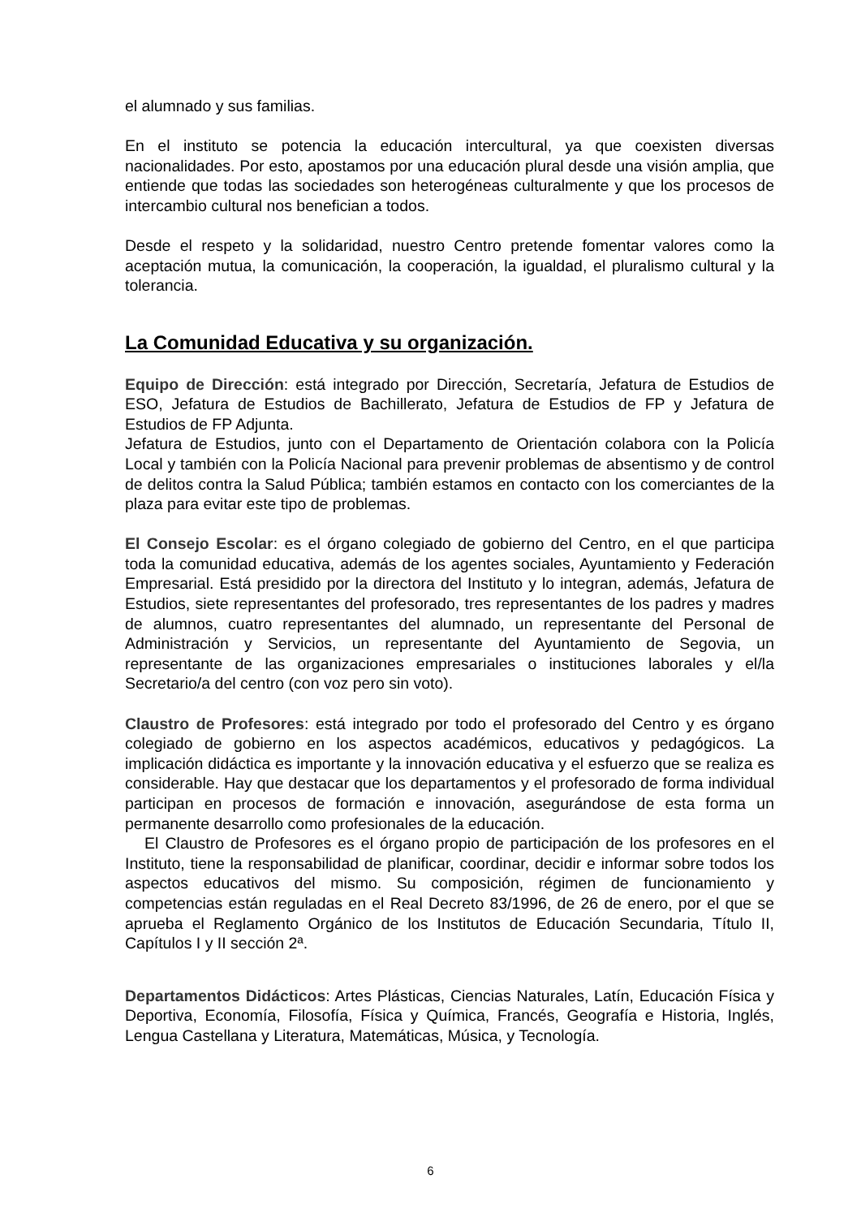el alumnado y sus familias.
En el instituto se potencia la educación intercultural, ya que coexisten diversas nacionalidades. Por esto, apostamos por una educación plural desde una visión amplia, que entiende que todas las sociedades son heterogéneas culturalmente y que los procesos de intercambio cultural nos benefician a todos.
Desde el respeto y la solidaridad, nuestro Centro pretende fomentar valores como la aceptación mutua, la comunicación, la cooperación, la igualdad, el pluralismo cultural y la tolerancia.
La Comunidad Educativa y su organización.
Equipo de Dirección: está integrado por Dirección, Secretaría, Jefatura de Estudios de ESO, Jefatura de Estudios de Bachillerato, Jefatura de Estudios de FP y Jefatura de Estudios de FP Adjunta.
Jefatura de Estudios, junto con el Departamento de Orientación colabora con la Policía Local y también con la Policía Nacional para prevenir problemas de absentismo y de control de delitos contra la Salud Pública; también estamos en contacto con los comerciantes de la plaza para evitar este tipo de problemas.
El Consejo Escolar: es el órgano colegiado de gobierno del Centro, en el que participa toda la comunidad educativa, además de los agentes sociales, Ayuntamiento y Federación Empresarial. Está presidido por la directora del Instituto y lo integran, además, Jefatura de Estudios, siete representantes del profesorado, tres representantes de los padres y madres de alumnos, cuatro representantes del alumnado, un representante del Personal de Administración y Servicios, un representante del Ayuntamiento de Segovia, un representante de las organizaciones empresariales o instituciones laborales y el/la Secretario/a del centro (con voz pero sin voto).
Claustro de Profesores: está integrado por todo el profesorado del Centro y es órgano colegiado de gobierno en los aspectos académicos, educativos y pedagógicos. La implicación didáctica es importante y la innovación educativa y el esfuerzo que se realiza es considerable. Hay que destacar que los departamentos y el profesorado de forma individual participan en procesos de formación e innovación, asegurándose de esta forma un permanente desarrollo como profesionales de la educación.
El Claustro de Profesores es el órgano propio de participación de los profesores en el Instituto, tiene la responsabilidad de planificar, coordinar, decidir e informar sobre todos los aspectos educativos del mismo. Su composición, régimen de funcionamiento y competencias están reguladas en el Real Decreto 83/1996, de 26 de enero, por el que se aprueba el Reglamento Orgánico de los Institutos de Educación Secundaria, Título II, Capítulos I y II sección 2ª.
Departamentos Didácticos: Artes Plásticas, Ciencias Naturales, Latín, Educación Física y Deportiva, Economía, Filosofía, Física y Química, Francés, Geografía e Historia, Inglés, Lengua Castellana y Literatura, Matemáticas, Música, y Tecnología.
6